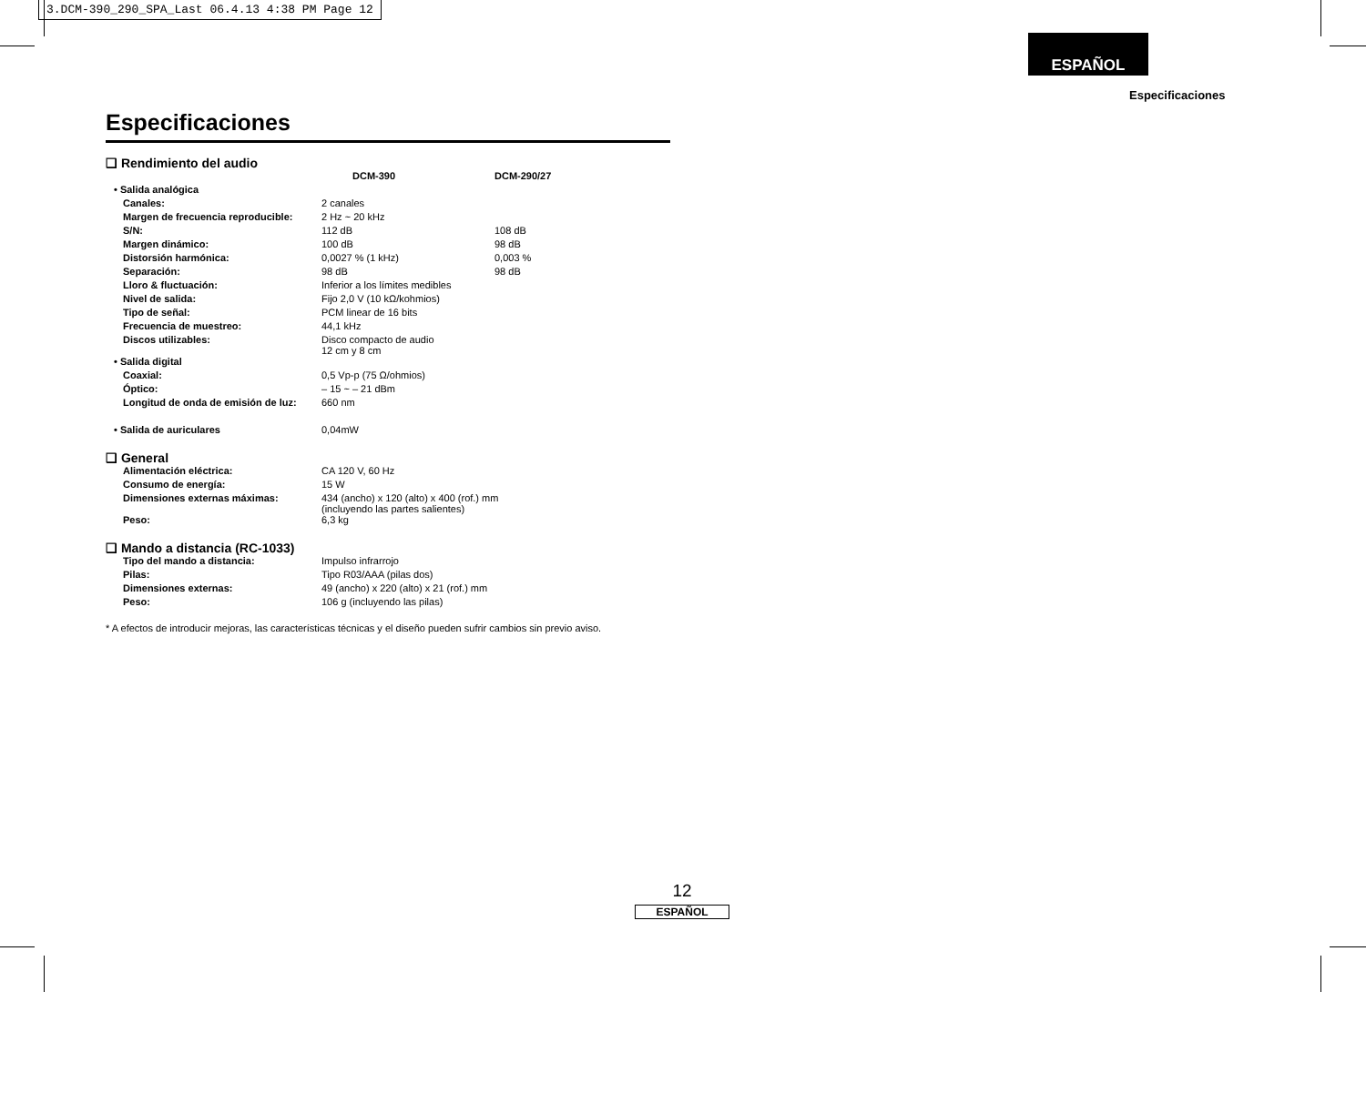3.DCM-390_290_SPA_Last 06.4.13 4:38 PM Page 12
ESPAÑOL
Especificaciones
Especificaciones
❑ Rendimiento del audio
| | DCM-390 | DCM-290/27 |
| • Salida analógica | | |
| Canales: | 2 canales | |
| Margen de frecuencia reproducible: | 2 Hz ~ 20 kHz | |
| S/N: | 112 dB | 108 dB |
| Margen dinámico: | 100 dB | 98 dB |
| Distorsión harmónica: | 0,0027 % (1 kHz) | 0,003 % |
| Separación: | 98 dB | 98 dB |
| Lloro & fluctuación: | Inferior a los límites medibles | |
| Nivel de salida: | Fijo 2,0 V (10 kΩ/kohmios) | |
| Tipo de señal: | PCM linear de 16 bits | |
| Frecuencia de muestreo: | 44,1 kHz | |
| Discos utilizables: | Disco compacto de audio 12 cm y 8 cm | |
| • Salida digital | | |
| Coaxial: | 0,5 Vp-p (75 Ω/ohmios) | |
| Óptico: | – 15 ~ – 21 dBm | |
| Longitud de onda de emisión de luz: | 660 nm | |
| • Salida de auriculares | 0,04mW | |
❑ General
| Alimentación eléctrica: | CA 120 V, 60 Hz |
| Consumo de energía: | 15 W |
| Dimensiones externas máximas: | 434 (ancho) x 120 (alto) x 400 (rof.) mm (incluyendo las partes salientes) |
| Peso: | 6,3 kg |
❑ Mando a distancia (RC-1033)
| Tipo del mando a distancia: | Impulso infrarrojo |
| Pilas: | Tipo R03/AAA (pilas dos) |
| Dimensiones externas: | 49 (ancho) x 220 (alto) x 21 (rof.) mm |
| Peso: | 106 g (incluyendo las pilas) |
* A efectos de introducir mejoras, las características técnicas y el diseño pueden sufrir cambios sin previo aviso.
12
ESPAÑOL